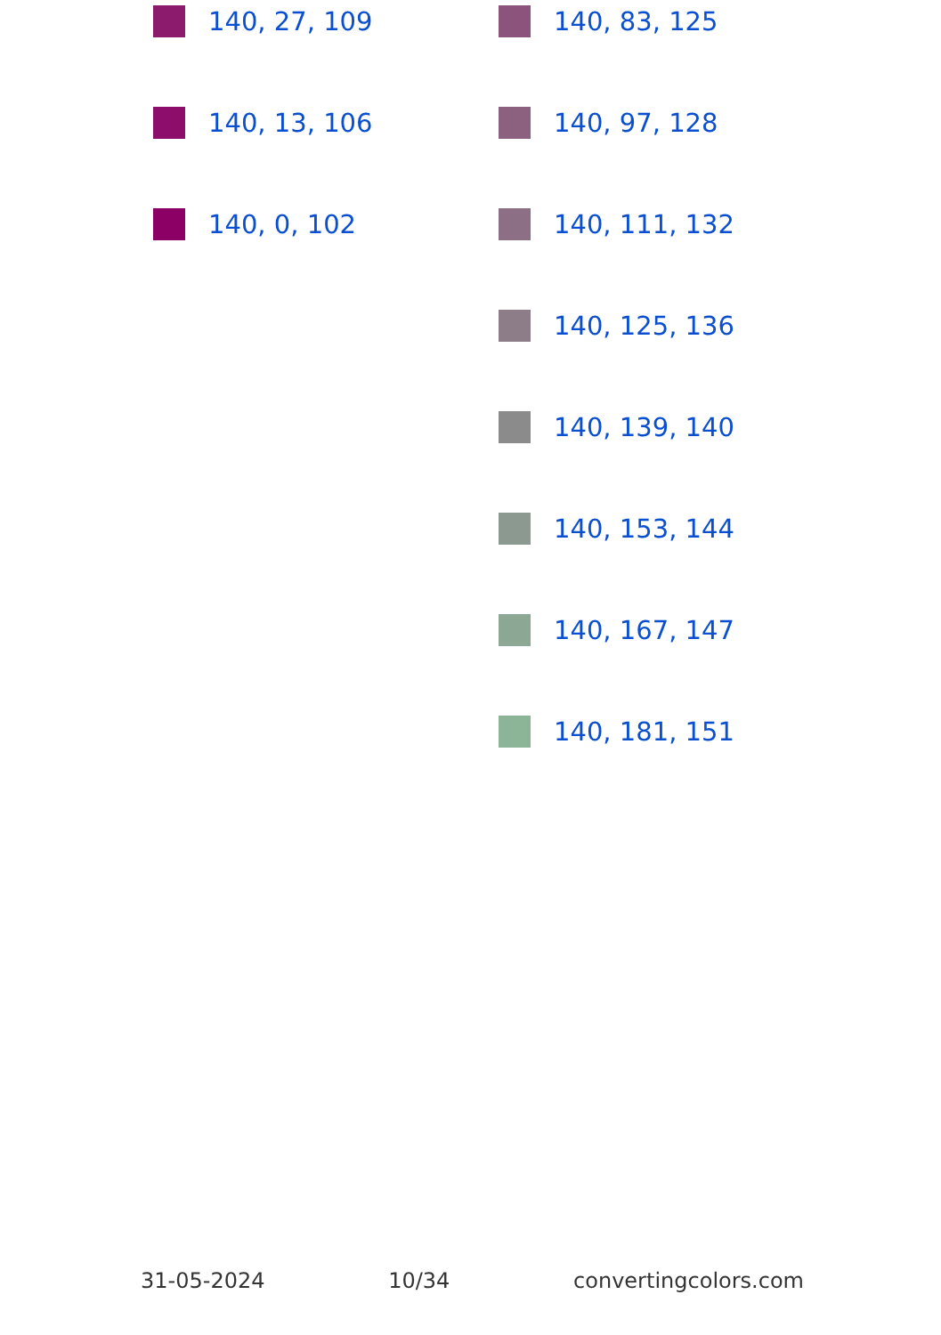140, 27, 109
140, 13, 106
140, 0, 102
140, 83, 125
140, 97, 128
140, 111, 132
140, 125, 136
140, 139, 140
140, 153, 144
140, 167, 147
140, 181, 151
31-05-2024 10/34 convertingcolors.com